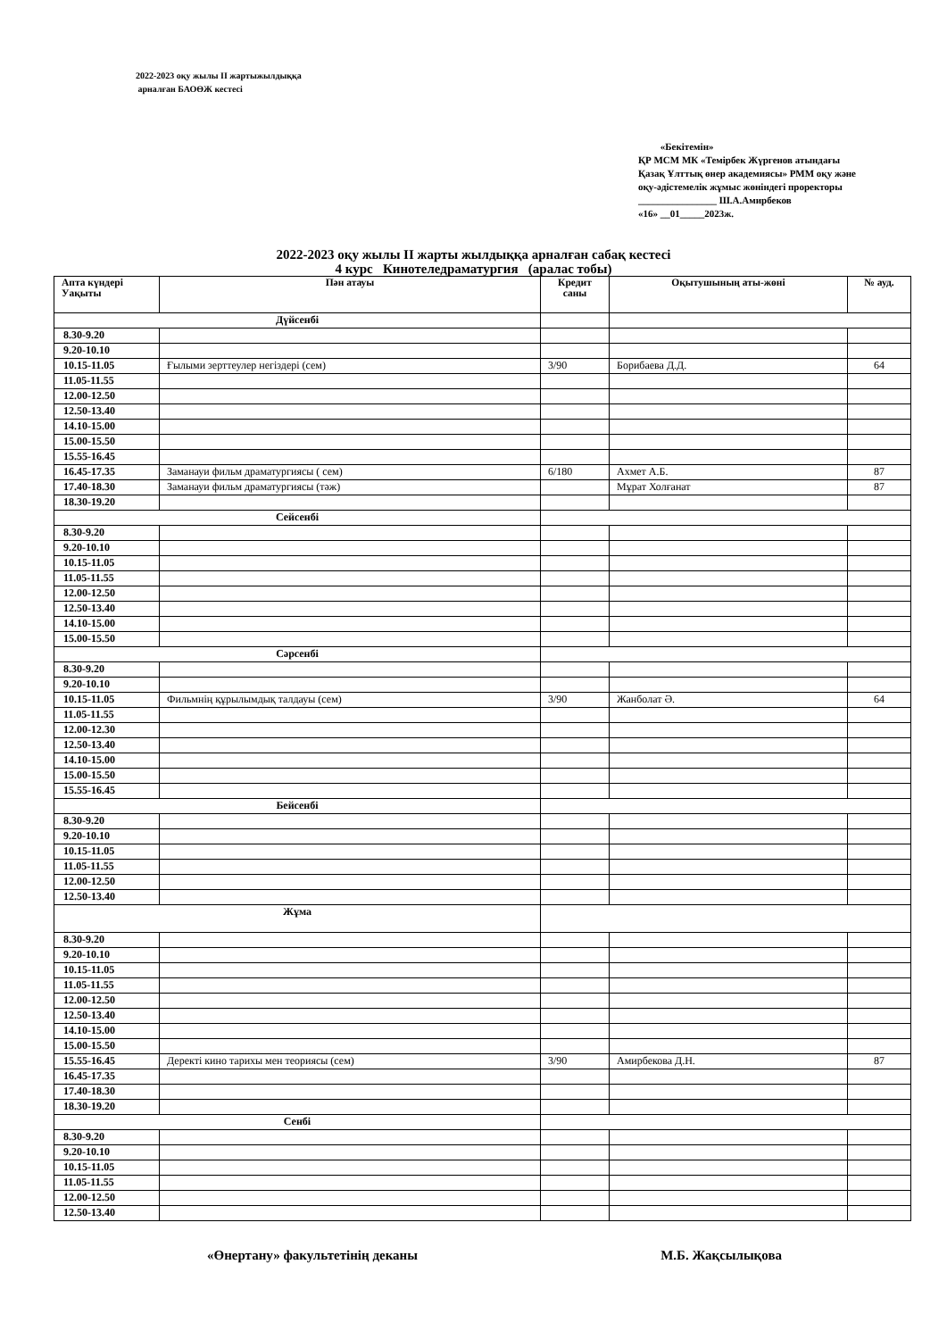2022-2023 оқу жылы ІІ жартыжылдыққа
арналған БАОӨЖ кестесі
«Бекітемін»
ҚР МСМ МК «Темірбек Жүргенов атындағы Қазақ Ұлттық өнер академиясы» РММ оқу және оқу-әдістемелік жұмыс жөніндегі проректоры
________________ Ш.А.Амирбеков
«16» __01_____2023ж.
2022-2023 оқу жылы ІІ жарты жылдыққа арналған сабақ кестесі
4 курс Кинотеледраматургия (аралас тобы)
| Апта күндері Уақыты | Пән атауы | Кредит саны | Оқытушының аты-жөні | № ауд. |
| --- | --- | --- | --- | --- |
| Дүйсенбі | | | | |
| 8.30-9.20 | | | | |
| 9.20-10.10 | | | | |
| 10.15-11.05 | Ғылыми зерттеулер негіздері (сем) | 3/90 | Борибаева Д.Д. | 64 |
| 11.05-11.55 | | | | |
| 12.00-12.50 | | | | |
| 12.50-13.40 | | | | |
| 14.10-15.00 | | | | |
| 15.00-15.50 | | | | |
| 15.55-16.45 | | | | |
| 16.45-17.35 | Заманауи фильм драматургиясы ( сем) | 6/180 | Ахмет А.Б. | 87 |
| 17.40-18.30 | Заманауи фильм драматургиясы (тәж) | | Мұрат Холғанат | 87 |
| 18.30-19.20 | | | | |
| Сейсенбі | | | | |
| 8.30-9.20 | | | | |
| 9.20-10.10 | | | | |
| 10.15-11.05 | | | | |
| 11.05-11.55 | | | | |
| 12.00-12.50 | | | | |
| 12.50-13.40 | | | | |
| 14.10-15.00 | | | | |
| 15.00-15.50 | | | | |
| Сәрсенбі | | | | |
| 8.30-9.20 | | | | |
| 9.20-10.10 | | | | |
| 10.15-11.05 | Фильмнің құрылымдық талдауы (сем) | 3/90 | Жанболат Ә. | 64 |
| 11.05-11.55 | | | | |
| 12.00-12.30 | | | | |
| 12.50-13.40 | | | | |
| 14.10-15.00 | | | | |
| 15.00-15.50 | | | | |
| 15.55-16.45 | | | | |
| Бейсенбі | | | | |
| 8.30-9.20 | | | | |
| 9.20-10.10 | | | | |
| 10.15-11.05 | | | | |
| 11.05-11.55 | | | | |
| 12.00-12.50 | | | | |
| 12.50-13.40 | | | | |
| Жұма | | | | |
| 8.30-9.20 | | | | |
| 9.20-10.10 | | | | |
| 10.15-11.05 | | | | |
| 11.05-11.55 | | | | |
| 12.00-12.50 | | | | |
| 12.50-13.40 | | | | |
| 14.10-15.00 | | | | |
| 15.00-15.50 | | | | |
| 15.55-16.45 | Деректі кино тарихы мен теориясы (сем) | 3/90 | Амирбекова Д.Н. | 87 |
| 16.45-17.35 | | | | |
| 17.40-18.30 | | | | |
| 18.30-19.20 | | | | |
| Сенбі | | | | |
| 8.30-9.20 | | | | |
| 9.20-10.10 | | | | |
| 10.15-11.05 | | | | |
| 11.05-11.55 | | | | |
| 12.00-12.50 | | | | |
| 12.50-13.40 | | | | |
«Өнертану» факультетінің деканы М.Б. Жақсылықова